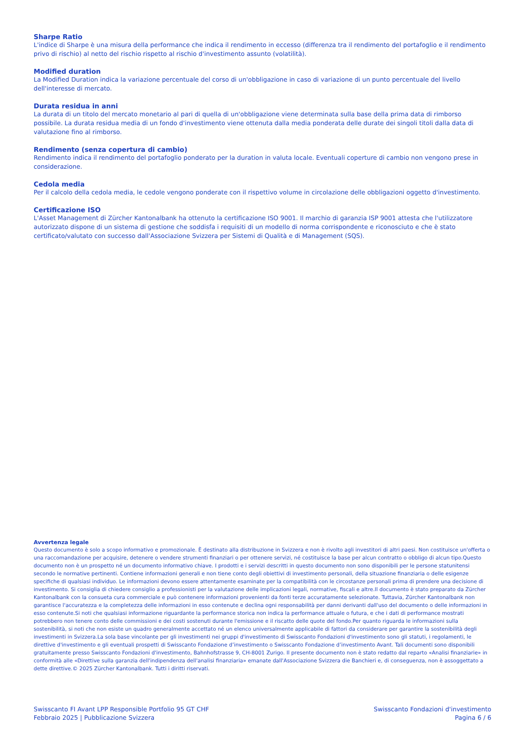Sharpe Ratio
L'indice di Sharpe è una misura della performance che indica il rendimento in eccesso (differenza tra il rendimento del portafoglio e il rendimento privo di rischio) al netto del rischio rispetto al rischio d'investimento assunto (volatilità).
Modified duration
La Modified Duration indica la variazione percentuale del corso di un'obbligazione in caso di variazione di un punto percentuale del livello dell'interesse di mercato.
Durata residua in anni
La durata di un titolo del mercato monetario al pari di quella di un'obbligazione viene determinata sulla base della prima data di rimborso possibile. La durata residua media di un fondo d'investimento viene ottenuta dalla media ponderata delle durate dei singoli titoli dalla data di valutazione fino al rimborso.
Rendimento (senza copertura di cambio)
Rendimento indica il rendimento del portafoglio ponderato per la duration in valuta locale. Eventuali coperture di cambio non vengono prese in considerazione.
Cedola media
Per il calcolo della cedola media, le cedole vengono ponderate con il rispettivo volume in circolazione delle obbligazioni oggetto d'investimento.
Certificazione ISO
L'Asset Management di Zürcher Kantonalbank ha ottenuto la certificazione ISO 9001. Il marchio di garanzia ISP 9001 attesta che l'utilizzatore autorizzato dispone di un sistema di gestione che soddisfa i requisiti di un modello di norma corrispondente e riconosciuto e che è stato certificato/valutato con successo dall'Associazione Svizzera per Sistemi di Qualità e di Management (SQS).
Avvertenza legale
Questo documento è solo a scopo informativo e promozionale. È destinato alla distribuzione in Svizzera e non è rivolto agli investitori di altri paesi. Non costituisce un'offerta o una raccomandazione per acquisire, detenere o vendere strumenti finanziari o per ottenere servizi, né costituisce la base per alcun contratto o obbligo di alcun tipo.Questo documento non è un prospetto né un documento informativo chiave. I prodotti e i servizi descritti in questo documento non sono disponibili per le persone statunitensi secondo le normative pertinenti. Contiene informazioni generali e non tiene conto degli obiettivi di investimento personali, della situazione finanziaria o delle esigenze specifiche di qualsiasi individuo. Le informazioni devono essere attentamente esaminate per la compatibilità con le circostanze personali prima di prendere una decisione di investimento. Si consiglia di chiedere consiglio a professionisti per la valutazione delle implicazioni legali, normative, fiscali e altre.Il documento è stato preparato da Zürcher Kantonalbank con la consueta cura commerciale e può contenere informazioni provenienti da fonti terze accuratamente selezionate. Tuttavia, Zürcher Kantonalbank non garantisce l'accuratezza e la completezza delle informazioni in esso contenute e declina ogni responsabilità per danni derivanti dall'uso del documento o delle informazioni in esso contenute.Si noti che qualsiasi informazione riguardante la performance storica non indica la performance attuale o futura, e che i dati di performance mostrati potrebbero non tenere conto delle commissioni e dei costi sostenuti durante l'emissione e il riscatto delle quote del fondo.Per quanto riguarda le informazioni sulla sostenibilità, si noti che non esiste un quadro generalmente accettato né un elenco universalmente applicabile di fattori da considerare per garantire la sostenibilità degli investimenti in Svizzera.La sola base vincolante per gli investimenti nei gruppi d'investimento di Swisscanto Fondazioni d'investimento sono gli statuti, i regolamenti, le direttive d'investimento e gli eventuali prospetti di Swisscanto Fondazione d’investimento o Swisscanto Fondazione d’investimento Avant. Tali documenti sono disponibili gratuitamente presso Swisscanto Fondazioni d'investimento, Bahnhofstrasse 9, CH-8001 Zurigo. Il presente documento non è stato redatto dal reparto «Analisi finanziarie» in conformità alle «Direttive sulla garanzia dell'indipendenza dell'analisi finanziaria» emanate dall'Associazione Svizzera die Banchieri e, di conseguenza, non è assoggettato a dette direttive.© 2025 Zürcher Kantonalbank. Tutti i diritti riservati.
Swisscanto FI Avant LPP Responsible Portfolio 95 GT CHF
Febbraio 2025 | Pubblicazione Svizzera
Swisscanto Fondazioni d'investimento
Pagina 6 / 6